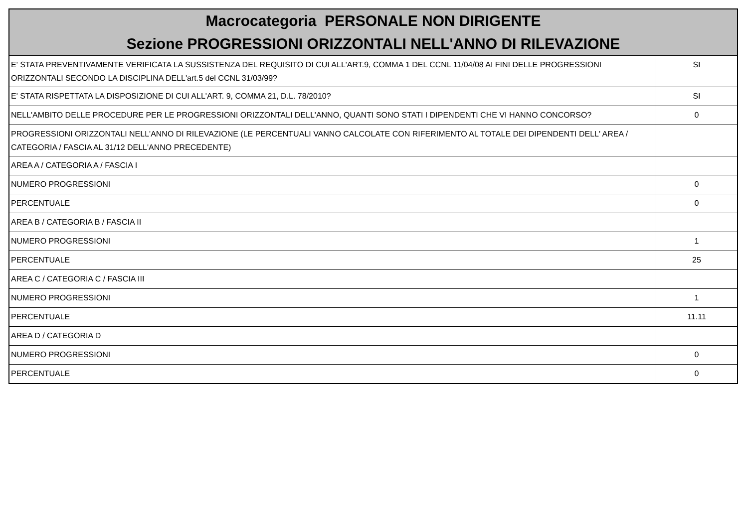| Macrocategoria PERSONALE NON DIRIGENTE Sezione PROGRESSIONI ORIZZONTALI NELL'ANNO DI RILEVAZIONE | |
| --- | --- |
| E' STATA PREVENTIVAMENTE VERIFICATA LA SUSSISTENZA DEL REQUISITO DI CUI ALL'ART.9, COMMA 1 DEL CCNL 11/04/08 AI FINI DELLE PROGRESSIONI ORIZZONTALI SECONDO LA DISCIPLINA DELL'art.5 del CCNL 31/03/99? | SI |
| E' STATA RISPETTATA LA DISPOSIZIONE DI CUI ALL'ART. 9, COMMA 21, D.L. 78/2010? | SI |
| NELL'AMBITO DELLE PROCEDURE PER LE PROGRESSIONI ORIZZONTALI DELL'ANNO, QUANTI SONO STATI I DIPENDENTI CHE VI HANNO CONCORSO? | 0 |
| PROGRESSIONI ORIZZONTALI NELL'ANNO DI RILEVAZIONE (LE PERCENTUALI VANNO CALCOLATE CON RIFERIMENTO AL TOTALE DEI DIPENDENTI DELL' AREA / CATEGORIA / FASCIA AL 31/12 DELL'ANNO PRECEDENTE) | |
| AREA A / CATEGORIA A / FASCIA I | |
| NUMERO PROGRESSIONI | 0 |
| PERCENTUALE | 0 |
| AREA B / CATEGORIA B / FASCIA II | |
| NUMERO PROGRESSIONI | 1 |
| PERCENTUALE | 25 |
| AREA C / CATEGORIA C / FASCIA III | |
| NUMERO PROGRESSIONI | 1 |
| PERCENTUALE | 11.11 |
| AREA D / CATEGORIA D | |
| NUMERO PROGRESSIONI | 0 |
| PERCENTUALE | 0 |